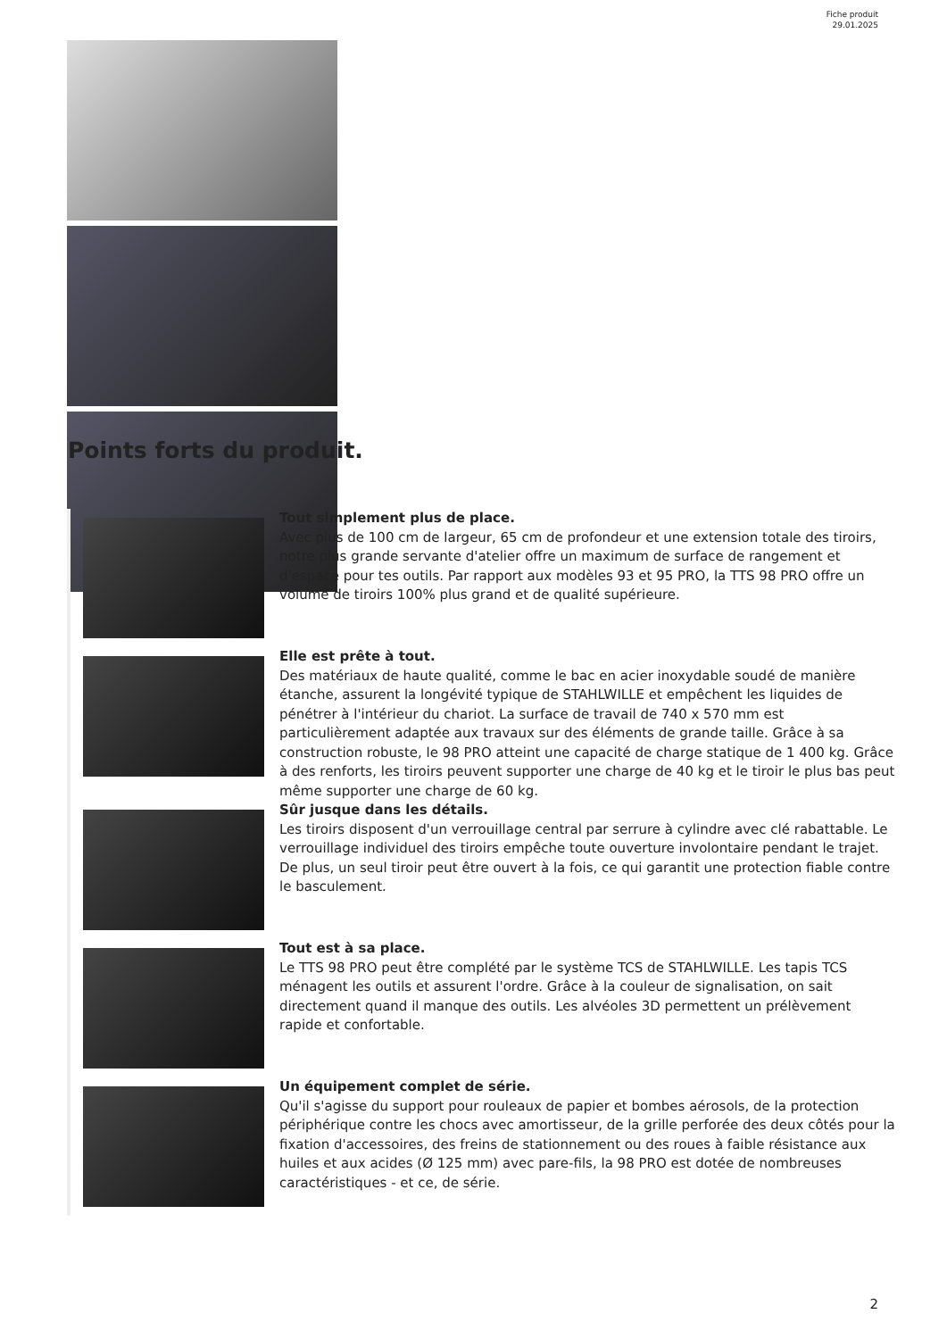Fiche produit
29.01.2025
Points forts du produit.
Tout simplement plus de place.
Avec plus de 100 cm de largeur, 65 cm de profondeur et une extension totale des tiroirs, notre plus grande servante d'atelier offre un maximum de surface de rangement et d'espace pour tes outils. Par rapport aux modèles 93 et 95 PRO, la TTS 98 PRO offre un volume de tiroirs 100% plus grand et de qualité supérieure.
Elle est prête à tout.
Des matériaux de haute qualité, comme le bac en acier inoxydable soudé de manière étanche, assurent la longévité typique de STAHLWILLE et empêchent les liquides de pénétrer à l'intérieur du chariot. La surface de travail de 740 x 570 mm est particulièrement adaptée aux travaux sur des éléments de grande taille. Grâce à sa construction robuste, le 98 PRO atteint une capacité de charge statique de 1 400 kg. Grâce à des renforts, les tiroirs peuvent supporter une charge de 40 kg et le tiroir le plus bas peut même supporter une charge de 60 kg.
Sûr jusque dans les détails.
Les tiroirs disposent d'un verrouillage central par serrure à cylindre avec clé rabattable. Le verrouillage individuel des tiroirs empêche toute ouverture involontaire pendant le trajet. De plus, un seul tiroir peut être ouvert à la fois, ce qui garantit une protection fiable contre le basculement.
Tout est à sa place.
Le TTS 98 PRO peut être complété par le système TCS de STAHLWILLE. Les tapis TCS ménagent les outils et assurent l'ordre. Grâce à la couleur de signalisation, on sait directement quand il manque des outils. Les alvéoles 3D permettent un prélèvement rapide et confortable.
Un équipement complet de série.
Qu'il s'agisse du support pour rouleaux de papier et bombes aérosols, de la protection périphérique contre les chocs avec amortisseur, de la grille perforée des deux côtés pour la fixation d'accessoires, des freins de stationnement ou des roues à faible résistance aux huiles et aux acides (Ø 125 mm) avec pare-fils, la 98 PRO est dotée de nombreuses caractéristiques - et ce, de série.
2